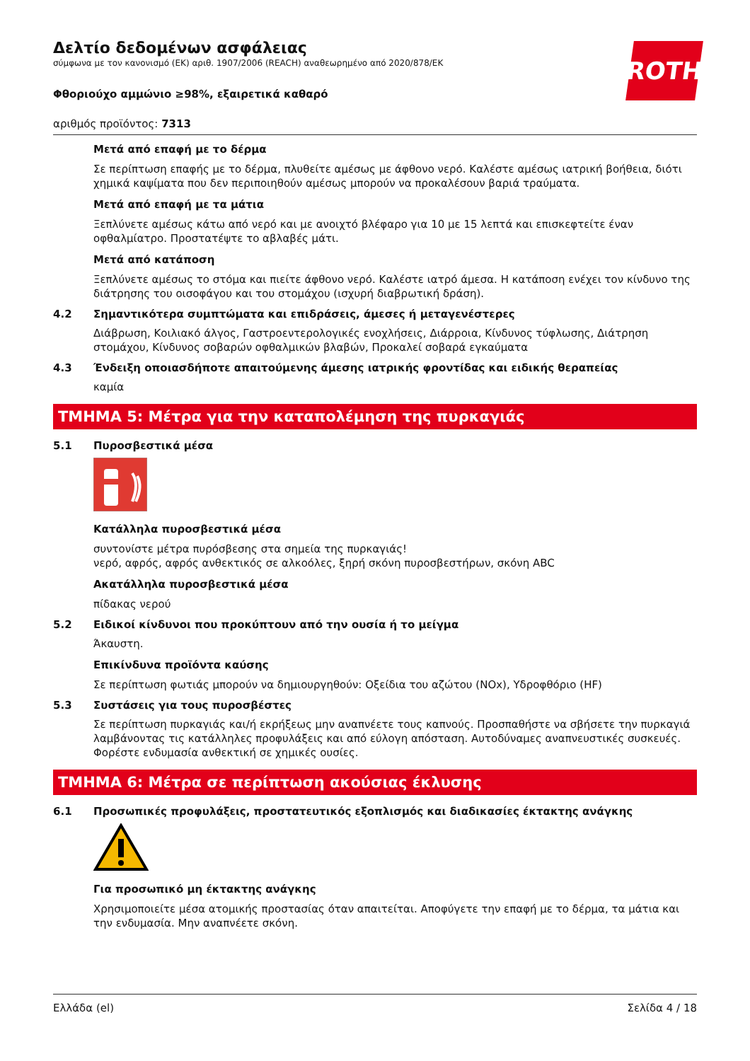ROTH
Δελτίο δεδομένων ασφάλειας
σύμφωνα με τον κανονισμό (ΕΚ) αριθ. 1907/2006 (REACH) αναθεωρημένο από 2020/878/ΕΚ
Φθοριούχο αμμώνιο ≥98%, εξαιρετικά καθαρό
αριθμός προϊόντος: 7313
Μετά από επαφή με το δέρμα
Σε περίπτωση επαφής με το δέρμα, πλυθείτε αμέσως με άφθονο νερό. Καλέστε αμέσως ιατρική βοήθεια, διότι χημικά καψίματα που δεν περιποιηθούν αμέσως μπορούν να προκαλέσουν βαριά τραύματα.
Μετά από επαφή με τα μάτια
Ξεπλύνετε αμέσως κάτω από νερό και με ανοιχτό βλέφαρο για 10 με 15 λεπτά και επισκεφτείτε έναν οφθαλμίατρο. Προστατέψτε το αβλαβές μάτι.
Μετά από κατάποση
Ξεπλύνετε αμέσως το στόμα και πιείτε άφθονο νερό. Καλέστε ιατρό άμεσα. Η κατάποση ενέχει τον κίνδυνο της διάτρησης του οισοφάγου και του στομάχου (ισχυρή διαβρωτική δράση).
4.2 Σημαντικότερα συμπτώματα και επιδράσεις, άμεσες ή μεταγενέστερες
Διάβρωση, Κοιλιακό άλγος, Γαστροεντερολογικές ενοχλήσεις, Διάρροια, Κίνδυνος τύφλωσης, Διάτρηση στομάχου, Κίνδυνος σοβαρών οφθαλμικών βλαβών, Προκαλεί σοβαρά εγκαύματα
4.3 Ένδειξη οποιασδήποτε απαιτούμενης άμεσης ιατρικής φροντίδας και ειδικής θεραπείας
καμία
ΤΜΗΜΑ 5: Μέτρα για την καταπολέμηση της πυρκαγιάς
5.1 Πυροσβεστικά μέσα
Κατάλληλα πυροσβεστικά μέσα
συντονίστε μέτρα πυρόσβεσης στα σημεία της πυρκαγιάς!
νερό, αφρός, αφρός ανθεκτικός σε αλκοόλες, ξηρή σκόνη πυροσβεστήρων, σκόνη ABC
Ακατάλληλα πυροσβεστικά μέσα
πίδακας νερού
5.2 Ειδικοί κίνδυνοι που προκύπτουν από την ουσία ή το μείγμα
Άκαυστη.
Επικίνδυνα προϊόντα καύσης
Σε περίπτωση φωτιάς μπορούν να δημιουργηθούν: Οξείδια του αζώτου (NOx), Υδροφθόριο (HF)
5.3 Συστάσεις για τους πυροσβέστες
Σε περίπτωση πυρκαγιάς και/ή εκρήξεως μην αναπνέετε τους καπνούς. Προσπαθήστε να σβήσετε την πυρκαγιά λαμβάνοντας τις κατάλληλες προφυλάξεις και από εύλογη απόσταση. Αυτοδύναμες αναπνευστικές συσκευές. Φορέστε ενδυμασία ανθεκτική σε χημικές ουσίες.
ΤΜΗΜΑ 6: Μέτρα σε περίπτωση ακούσιας έκλυσης
6.1 Προσωπικές προφυλάξεις, προστατευτικός εξοπλισμός και διαδικασίες έκτακτης ανάγκης
Για προσωπικό μη έκτακτης ανάγκης
Χρησιμοποιείτε μέσα ατομικής προστασίας όταν απαιτείται. Αποφύγετε την επαφή με το δέρμα, τα μάτια και την ενδυμασία. Μην αναπνέετε σκόνη.
Ελλάδα (el) Σελίδα 4 / 18